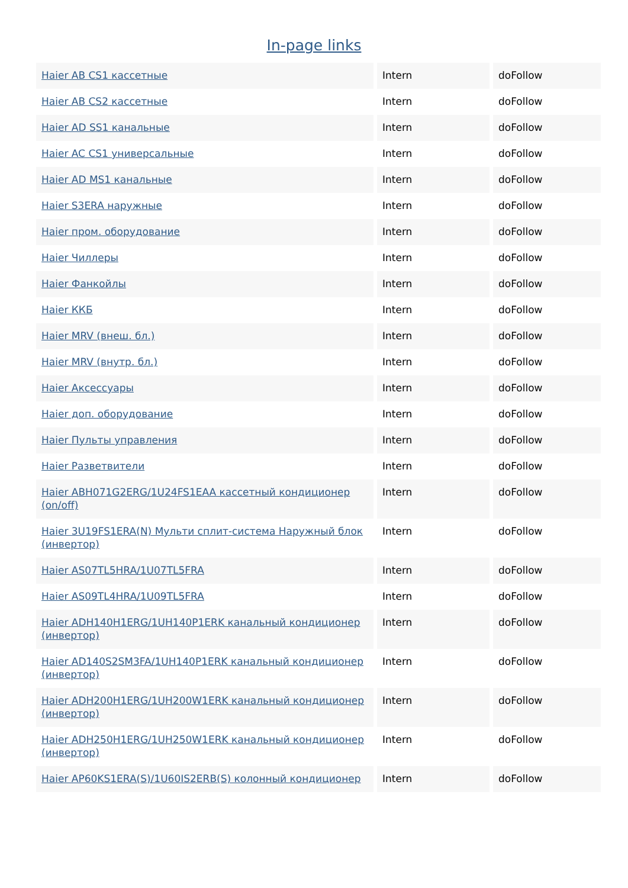In-page links
| Haier AB CS1 кассетные | Intern | doFollow |
| Haier AB CS2 кассетные | Intern | doFollow |
| Haier AD SS1 канальные | Intern | doFollow |
| Haier AC CS1 универсальные | Intern | doFollow |
| Haier AD MS1 канальные | Intern | doFollow |
| Haier S3ERA наружные | Intern | doFollow |
| Haier пром. оборудование | Intern | doFollow |
| Haier Чиллеры | Intern | doFollow |
| Haier Фанкойлы | Intern | doFollow |
| Haier ККБ | Intern | doFollow |
| Haier MRV (внеш. бл.) | Intern | doFollow |
| Haier MRV (внутр. бл.) | Intern | doFollow |
| Haier Аксессуары | Intern | doFollow |
| Haier доп. оборудование | Intern | doFollow |
| Haier Пульты управления | Intern | doFollow |
| Haier Разветвители | Intern | doFollow |
| Haier ABH071G2ERG/1U24FS1EAA кассетный кондиционер (on/off) | Intern | doFollow |
| Haier 3U19FS1ERA(N) Мульти сплит-система Наружный блок (инвертор) | Intern | doFollow |
| Haier AS07TL5HRA/1U07TL5FRA | Intern | doFollow |
| Haier AS09TL4HRA/1U09TL5FRA | Intern | doFollow |
| Haier ADH140H1ERG/1UH140P1ERK канальный кондиционер (инвертор) | Intern | doFollow |
| Haier AD140S2SM3FA/1UH140P1ERK канальный кондиционер (инвертор) | Intern | doFollow |
| Haier ADH200H1ERG/1UH200W1ERK канальный кондиционер (инвертор) | Intern | doFollow |
| Haier ADH250H1ERG/1UH250W1ERK канальный кондиционер (инвертор) | Intern | doFollow |
| Haier AP60KS1ERA(S)/1U60IS2ERB(S) колонный кондиционер | Intern | doFollow |